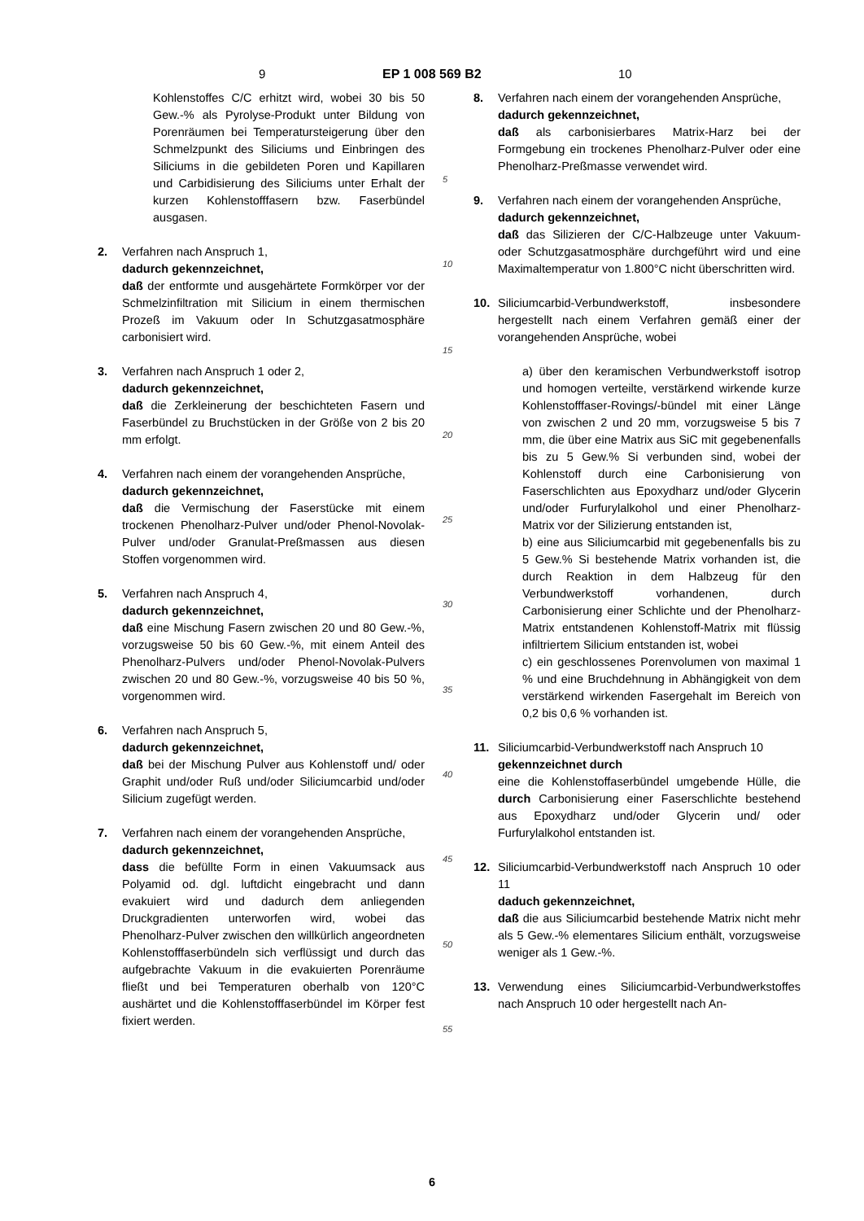9 EP 1 008 569 B2 10
Kohlenstoffes C/C erhitzt wird, wobei 30 bis 50 Gew.-% als Pyrolyse-Produkt unter Bildung von Porenräumen bei Temperatursteigerung über den Schmelzpunkt des Siliciums und Einbringen des Siliciums in die gebildeten Poren und Kapillaren und Carbidisierung des Siliciums unter Erhalt der kurzen Kohlenstofffasern bzw. Faserbündel ausgasen.
2. Verfahren nach Anspruch 1,
dadurch gekennzeichnet,
daß der entformte und ausgehärtete Formkörper vor der Schmelzinfiltration mit Silicium in einem thermischen Prozeß im Vakuum oder In Schutzgasatmosphäre carbonisiert wird.
3. Verfahren nach Anspruch 1 oder 2,
dadurch gekennzeichnet,
daß die Zerkleinerung der beschichteten Fasern und Faserbündel zu Bruchstücken in der Größe von 2 bis 20 mm erfolgt.
4. Verfahren nach einem der vorangehenden Ansprüche,
dadurch gekennzeichnet,
daß die Vermischung der Faserstücke mit einem trockenen Phenolharz-Pulver und/oder Phenol-Novolak-Pulver und/oder Granulat-Preßmassen aus diesen Stoffen vorgenommen wird.
5. Verfahren nach Anspruch 4,
dadurch gekennzeichnet,
daß eine Mischung Fasern zwischen 20 und 80 Gew.-%, vorzugsweise 50 bis 60 Gew.-%, mit einem Anteil des Phenolharz-Pulvers und/oder Phenol-Novolak-Pulvers zwischen 20 und 80 Gew.-%, vorzugsweise 40 bis 50 %, vorgenommen wird.
6. Verfahren nach Anspruch 5,
dadurch gekennzeichnet,
daß bei der Mischung Pulver aus Kohlenstoff und/ oder Graphit und/oder Ruß und/oder Siliciumcarbid und/oder Silicium zugefügt werden.
7. Verfahren nach einem der vorangehenden Ansprüche,
dadurch gekennzeichnet,
dass die befüllte Form in einen Vakuumsack aus Polyamid od. dgl. luftdicht eingebracht und dann evakuiert wird und dadurch dem anliegenden Druckgradienten unterworfen wird, wobei das Phenolharz-Pulver zwischen den willkürlich angeordneten Kohlenstofffaserbündeln sich verflüssigt und durch das aufgebrachte Vakuum in die evakuierten Porenräume fließt und bei Temperaturen oberhalb von 120°C aushärtet und die Kohlenstofffaserbündel im Körper fest fixiert werden.
5
10
15
20
25
30
35
40
45
50
55
8. Verfahren nach einem der vorangehenden Ansprüche,
dadurch gekennzeichnet,
daß als carbonisierbares Matrix-Harz bei der Formgebung ein trockenes Phenolharz-Pulver oder eine Phenolharz-Preßmasse verwendet wird.
9. Verfahren nach einem der vorangehenden Ansprüche,
dadurch gekennzeichnet,
daß das Silizieren der C/C-Halbzeuge unter Vakuum- oder Schutzgasatmosphäre durchgeführt wird und eine Maximaltemperatur von 1.800°C nicht überschritten wird.
10. Siliciumcarbid-Verbundwerkstoff, insbesondere hergestellt nach einem Verfahren gemäß einer der vorangehenden Ansprüche, wobei
a) über den keramischen Verbundwerkstoff isotrop und homogen verteilte, verstärkend wirkende kurze Kohlenstofffaser-Rovings/-bündel mit einer Länge von zwischen 2 und 20 mm, vorzugsweise 5 bis 7 mm, die über eine Matrix aus SiC mit gegebenenfalls bis zu 5 Gew.% Si verbunden sind, wobei der Kohlenstoff durch eine Carbonisierung von Faserschlichten aus Epoxydharz und/oder Glycerin und/oder Furfurylalkohol und einer Phenolharz-Matrix vor der Silizierung entstanden ist,
b) eine aus Siliciumcarbid mit gegebenenfalls bis zu 5 Gew.% Si bestehende Matrix vorhanden ist, die durch Reaktion in dem Halbzeug für den Verbundwerkstoff vorhandenen, durch Carbonisierung einer Schlichte und der Phenolharz-Matrix entstandenen Kohlenstoff-Matrix mit flüssig infiltriertem Silicium entstanden ist, wobei
c) ein geschlossenes Porenvolumen von maximal 1 % und eine Bruchdehnung in Abhängigkeit von dem verstärkend wirkenden Fasergehalt im Bereich von 0,2 bis 0,6 % vorhanden ist.
11. Siliciumcarbid-Verbundwerkstoff nach Anspruch 10
gekennzeichnet durch
eine die Kohlenstoffaserbündel umgebende Hülle, die durch Carbonisierung einer Faserschlichte bestehend aus Epoxydharz und/oder Glycerin und/ oder Furfurylalkohol entstanden ist.
12. Siliciumcarbid-Verbundwerkstoff nach Anspruch 10 oder 11
daduch gekennzeichnet,
daß die aus Siliciumcarbid bestehende Matrix nicht mehr als 5 Gew.-% elementares Silicium enthält, vorzugsweise weniger als 1 Gew.-%.
13. Verwendung eines Siliciumcarbid-Verbundwerkstoffes nach Anspruch 10 oder hergestellt nach An-
6